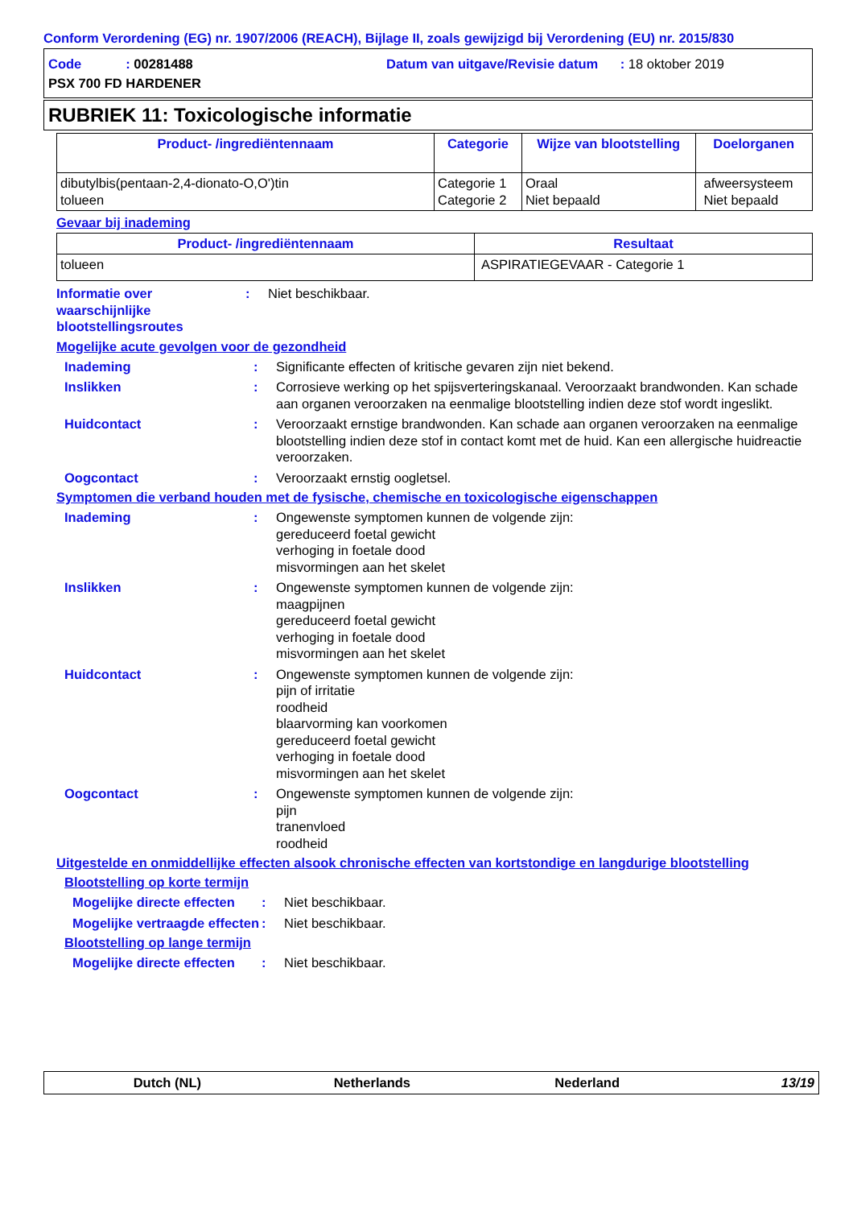Conform Verordening (EG) nr. 1907/2006 (REACH), Bijlage II, zoals gewijzigd bij Verordening (EU) nr. 2015/830
Code : 00281488
Datum van uitgave/Revisie datum : 18 oktober 2019
PSX 700 FD HARDENER
RUBRIEK 11: Toxicologische informatie
| Product- /ingrediëntennaam | Categorie | Wijze van blootstelling | Doelorganen |
| --- | --- | --- | --- |
| dibutylbis(pentaan-2,4-dionato-O,O')tin tolueen | Categorie 1 Categorie 2 | Oraal Niet bepaald | afweersysteem Niet bepaald |
Gevaar bij inademing
| Product- /ingrediëntennaam | Resultaat |
| --- | --- |
| tolueen | ASPIRATIEGEVAAR - Categorie 1 |
Informatie over waarschijnlijke blootstellingsroutes
: Niet beschikbaar.
Mogelijke acute gevolgen voor de gezondheid
Inademing : Significante effecten of kritische gevaren zijn niet bekend.
Inslikken : Corrosieve werking op het spijsverteringskanaal. Veroorzaakt brandwonden. Kan schade aan organen veroorzaken na eenmalige blootstelling indien deze stof wordt ingeslikt.
Huidcontact : Veroorzaakt ernstige brandwonden. Kan schade aan organen veroorzaken na eenmalige blootstelling indien deze stof in contact komt met de huid. Kan een allergische huidreactie veroorzaken.
Oogcontact : Veroorzaakt ernstig oogletsel.
Symptomen die verband houden met de fysische, chemische en toxicologische eigenschappen
Inademing : Ongewenste symptomen kunnen de volgende zijn:
gereduceerd foetal gewicht
verhoging in foetale dood
misvormingen aan het skelet
Inslikken : Ongewenste symptomen kunnen de volgende zijn:
maagpijnen
gereduceerd foetal gewicht
verhoging in foetale dood
misvormingen aan het skelet
Huidcontact : Ongewenste symptomen kunnen de volgende zijn:
pijn of irritatie
roodheid
blaarvorming kan voorkomen
gereduceerd foetal gewicht
verhoging in foetale dood
misvormingen aan het skelet
Oogcontact : Ongewenste symptomen kunnen de volgende zijn:
pijn
tranenvloed
roodheid
Uitgestelde en onmiddellijke effecten alsook chronische effecten van kortstondige en langdurige blootstelling
Blootstelling op korte termijn
Mogelijke directe effecten
: Niet beschikbaar.
Mogelijke vertraagde effecten
: Niet beschikbaar.
Blootstelling op lange termijn
Mogelijke directe effecten
: Niet beschikbaar.
Dutch (NL) Netherlands Nederland 13/19